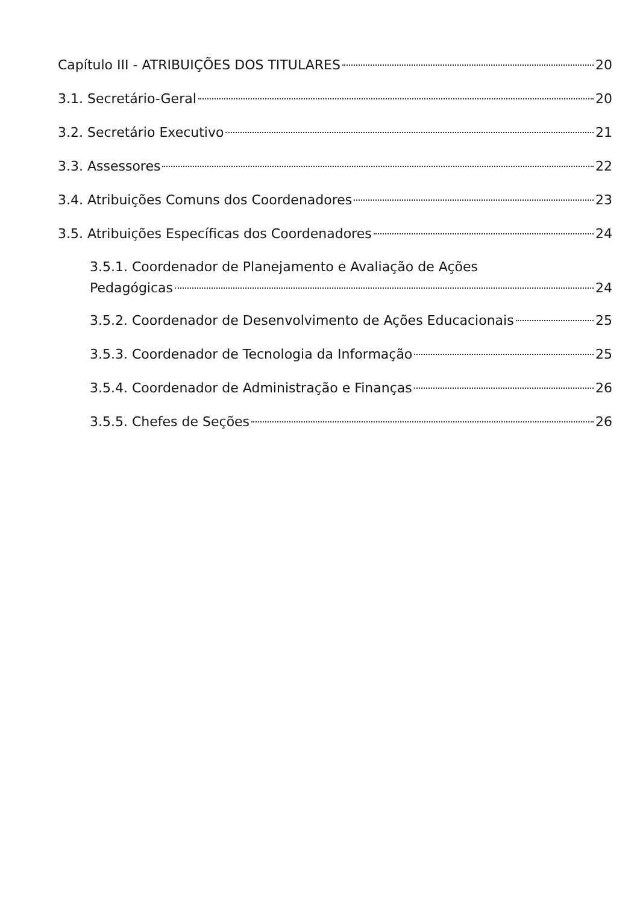Capítulo III - ATRIBUIÇÕES DOS TITULARES 20
3.1. Secretário-Geral 20
3.2. Secretário Executivo 21
3.3. Assessores 22
3.4. Atribuições Comuns dos Coordenadores 23
3.5. Atribuições Específicas dos Coordenadores 24
3.5.1. Coordenador de Planejamento e Avaliação de Ações
Pedagógicas 24
3.5.2. Coordenador de Desenvolvimento de Ações Educacionais 25
3.5.3. Coordenador de Tecnologia da Informação 25
3.5.4. Coordenador de Administração e Finanças 26
3.5.5. Chefes de Seções 26